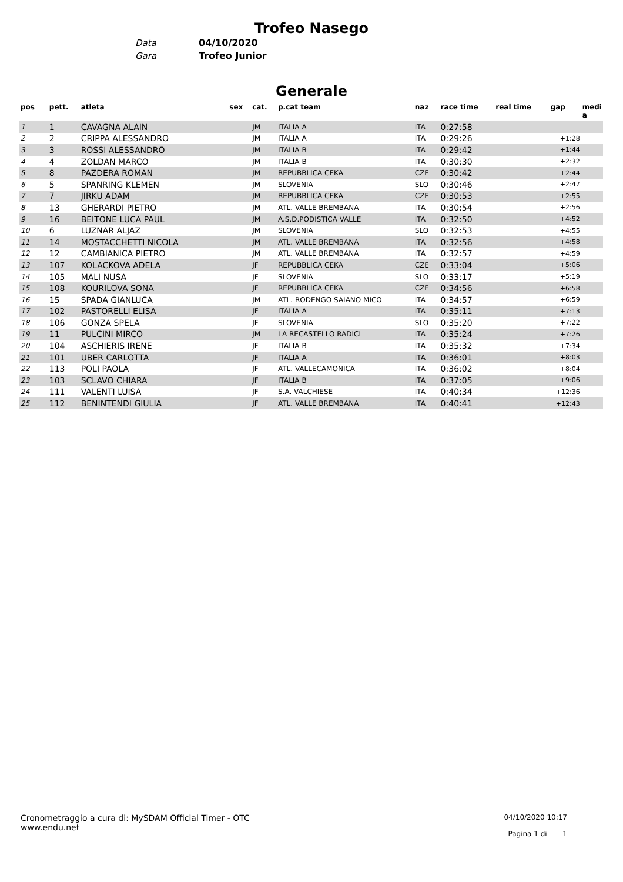Trofeo Nasego
Data 04/10/2020
Gara Trofeo Junior
Generale
| pos | pett. | atleta | sex | cat. | p.cat team | naz | race time | real time | gap | medi a |
| --- | --- | --- | --- | --- | --- | --- | --- | --- | --- | --- |
| 1 | 1 | CAVAGNA ALAIN | | JM | ITALIA A | ITA | 0:27:58 | | | |
| 2 | 2 | CRIPPA ALESSANDRO | | JM | ITALIA A | ITA | 0:29:26 | | +1:28 | |
| 3 | 3 | ROSSI ALESSANDRO | | JM | ITALIA B | ITA | 0:29:42 | | +1:44 | |
| 4 | 4 | ZOLDAN MARCO | | JM | ITALIA B | ITA | 0:30:30 | | +2:32 | |
| 5 | 8 | PAZDERA ROMAN | | JM | REPUBBLICA CEKA | CZE | 0:30:42 | | +2:44 | |
| 6 | 5 | SPANRING KLEMEN | | JM | SLOVENIA | SLO | 0:30:46 | | +2:47 | |
| 7 | 7 | JIRKU ADAM | | JM | REPUBBLICA CEKA | CZE | 0:30:53 | | +2:55 | |
| 8 | 13 | GHERARDI PIETRO | | JM | ATL. VALLE BREMBANA | ITA | 0:30:54 | | +2:56 | |
| 9 | 16 | BEITONE LUCA PAUL | | JM | A.S.D.PODISTICA VALLE | ITA | 0:32:50 | | +4:52 | |
| 10 | 6 | LUZNAR ALJAZ | | JM | SLOVENIA | SLO | 0:32:53 | | +4:55 | |
| 11 | 14 | MOSTACCHETTI NICOLA | | JM | ATL. VALLE BREMBANA | ITA | 0:32:56 | | +4:58 | |
| 12 | 12 | CAMBIANICA PIETRO | | JM | ATL. VALLE BREMBANA | ITA | 0:32:57 | | +4:59 | |
| 13 | 107 | KOLACKOVA ADELA | | JF | REPUBBLICA CEKA | CZE | 0:33:04 | | +5:06 | |
| 14 | 105 | MALI NUSA | | JF | SLOVENIA | SLO | 0:33:17 | | +5:19 | |
| 15 | 108 | KOURILOVA SONA | | JF | REPUBBLICA CEKA | CZE | 0:34:56 | | +6:58 | |
| 16 | 15 | SPADA GIANLUCA | | JM | ATL. RODENGO SAIANO MICO | ITA | 0:34:57 | | +6:59 | |
| 17 | 102 | PASTORELLI ELISA | | JF | ITALIA A | ITA | 0:35:11 | | +7:13 | |
| 18 | 106 | GONZA SPELA | | JF | SLOVENIA | SLO | 0:35:20 | | +7:22 | |
| 19 | 11 | PULCINI MIRCO | | JM | LA RECASTELLO RADICI | ITA | 0:35:24 | | +7:26 | |
| 20 | 104 | ASCHIERIS IRENE | | JF | ITALIA B | ITA | 0:35:32 | | +7:34 | |
| 21 | 101 | UBER CARLOTTA | | JF | ITALIA A | ITA | 0:36:01 | | +8:03 | |
| 22 | 113 | POLI PAOLA | | JF | ATL. VALLECAMONICA | ITA | 0:36:02 | | +8:04 | |
| 23 | 103 | SCLAVO CHIARA | | JF | ITALIA B | ITA | 0:37:05 | | +9:06 | |
| 24 | 111 | VALENTI LUISA | | JF | S.A. VALCHIESE | ITA | 0:40:34 | | +12:36 | |
| 25 | 112 | BENINTENDI GIULIA | | JF | ATL. VALLE BREMBANA | ITA | 0:40:41 | | +12:43 | |
Cronometraggio a cura di: MySDAM Official Timer - OTC
www.endu.net
04/10/2020 10:17
Pagina 1 di 1